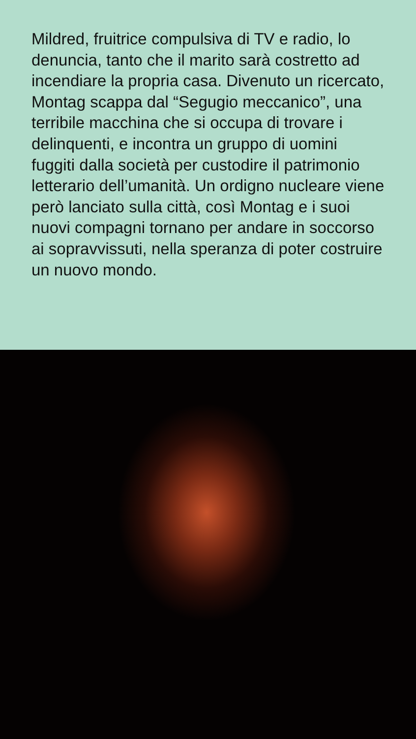Mildred, fruitrice compulsiva di TV e radio, lo denuncia, tanto che il marito sarà costretto ad incendiare la propria casa. Divenuto un ricercato, Montag scappa dal “Segugio meccanico”, una terribile macchina che si occupa di trovare i delinquenti, e incontra un gruppo di uomini fuggiti dalla società per custodire il patrimonio letterario dell’umanità. Un ordigno nucleare viene però lanciato sulla città, così Montag e i suoi nuovi compagni tornano per andare in soccorso ai sopravvissuti, nella speranza di poter costruire un nuovo mondo.